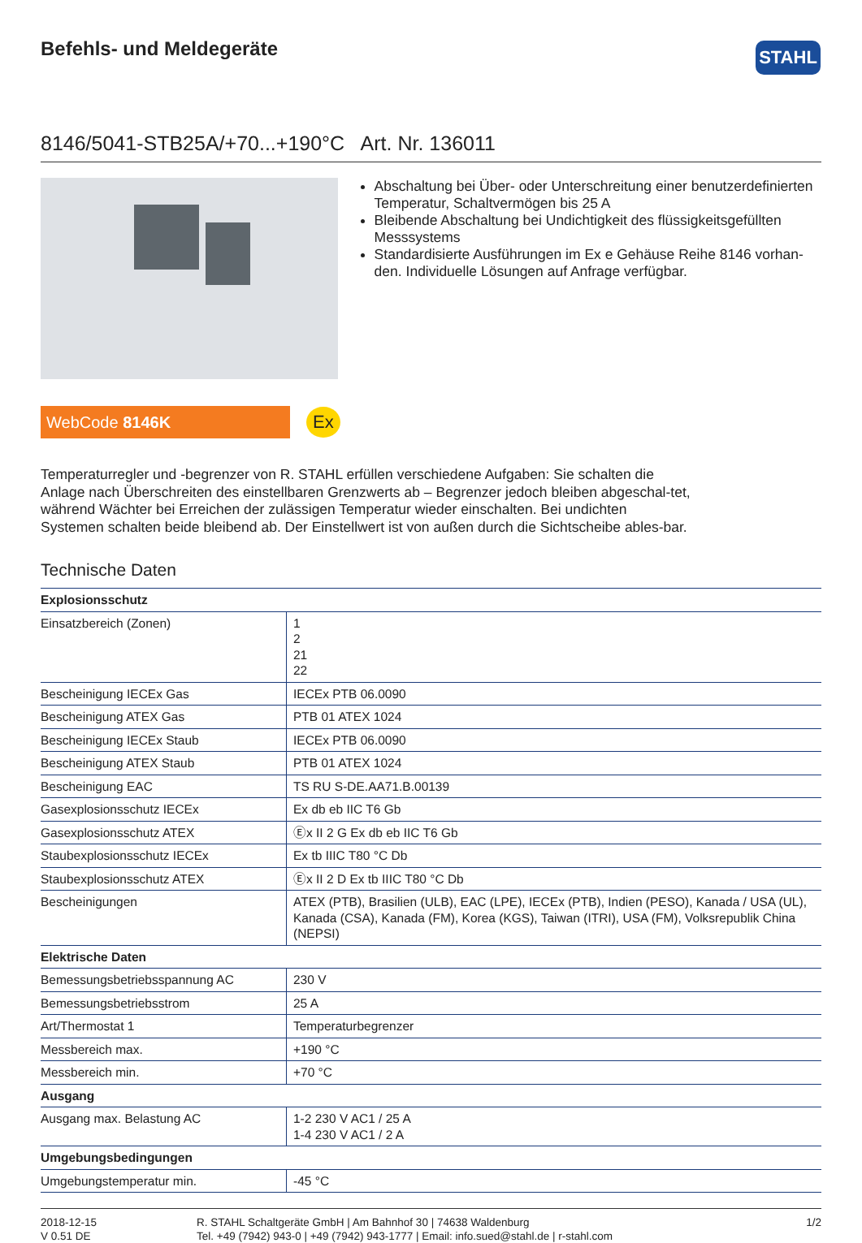STAHL
Befehls- und Meldegeräte
8146/5041-STB25A/+70...+190°C Art. Nr. 136011
Abschaltung bei Über- oder Unterschreitung einer benutzerdefinierten Temperatur, Schaltvermögen bis 25 A
Bleibende Abschaltung bei Undichtigkeit des flüssigkeitsgefüllten Messsystems
Standardisierte Ausführungen im Ex e Gehäuse Reihe 8146 vorhan-den. Individuelle Lösungen auf Anfrage verfügbar.
WebCode 8146K
Ex
Temperaturregler und -begrenzer von R. STAHL erfüllen verschiedene Aufgaben: Sie schalten die Anlage nach Überschreiten des einstellbaren Grenzwerts ab – Begrenzer jedoch bleiben abgeschal-tet, während Wächter bei Erreichen der zulässigen Temperatur wieder einschalten. Bei undichten Systemen schalten beide bleibend ab. Der Einstellwert ist von außen durch die Sichtscheibe ables-bar.
Technische Daten
| Explosionsschutz | |
| --- | --- |
| Einsatzbereich (Zonen) | 1 2 21 22 |
| Bescheinigung IECEx Gas | IECEx PTB 06.0090 |
| Bescheinigung ATEX Gas | PTB 01 ATEX 1024 |
| Bescheinigung IECEx Staub | IECEx PTB 06.0090 |
| Bescheinigung ATEX Staub | PTB 01 ATEX 1024 |
| Bescheinigung EAC | TS RU S-DE.AA71.B.00139 |
| Gasexplosionsschutz IECEx | Ex db eb IIC T6 Gb |
| Gasexplosionsschutz ATEX | Ⓔx II 2 G Ex db eb IIC T6 Gb |
| Staubexplosionsschutz IECEx | Ex tb IIIC T80 °C Db |
| Staubexplosionsschutz ATEX | Ⓔx II 2 D Ex tb IIIC T80 °C Db |
| Bescheinigungen | ATEX (PTB), Brasilien (ULB), EAC (LPE), IECEx (PTB), Indien (PESO), Kanada / USA (UL), Kanada (CSA), Kanada (FM), Korea (KGS), Taiwan (ITRI), USA (FM), Volksrepublik China (NEPSI) |
| Elektrische Daten | |
| Bemessungsbetriebsspannung AC | 230 V |
| Bemessungsbetriebsstrom | 25 A |
| Art/Thermostat 1 | Temperaturbegrenzer |
| Messbereich max. | +190 °C |
| Messbereich min. | +70 °C |
| Ausgang | |
| Ausgang max. Belastung AC | 1-2 230 V AC1 / 25 A 1-4 230 V AC1 / 2 A |
| Umgebungsbedingungen | |
| Umgebungstemperatur min. | -45 °C |
2018-12-15
V 0.51 DE
R. STAHL Schaltgeräte GmbH | Am Bahnhof 30 | 74638 Waldenburg
Tel. +49 (7942) 943-0 | +49 (7942) 943-1777 | Email: info.sued@stahl.de | r-stahl.com
1/2